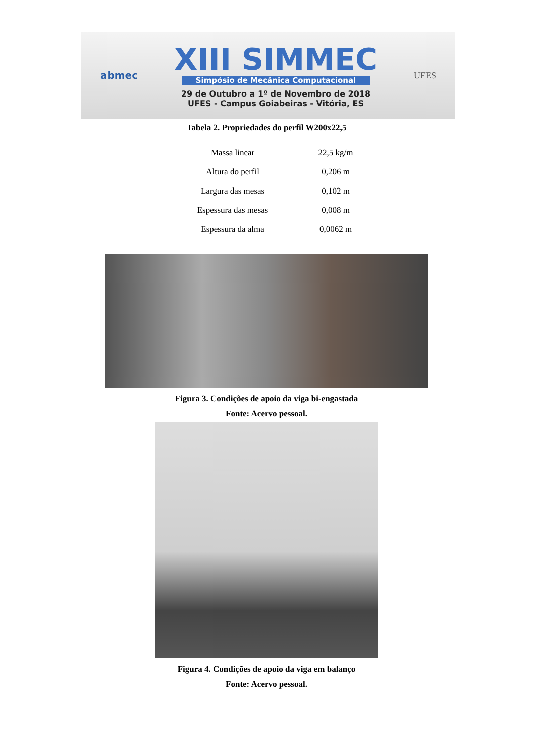abmec
XIII SIMMEC
Simpósio de Mecânica Computacional
29 de Outubro a 1º de Novembro de 2018
UFES - Campus Goiabeiras - Vitória, ES
UFES
Tabela 2. Propriedades do perfil W200x22,5
| Massa linear | 22,5 kg/m |
| Altura do perfil | 0,206 m |
| Largura das mesas | 0,102 m |
| Espessura das mesas | 0,008 m |
| Espessura da alma | 0,0062 m |
Figura 3. Condições de apoio da viga bi-engastada
Fonte: Acervo pessoal.
Figura 4. Condições de apoio da viga em balanço
Fonte: Acervo pessoal.